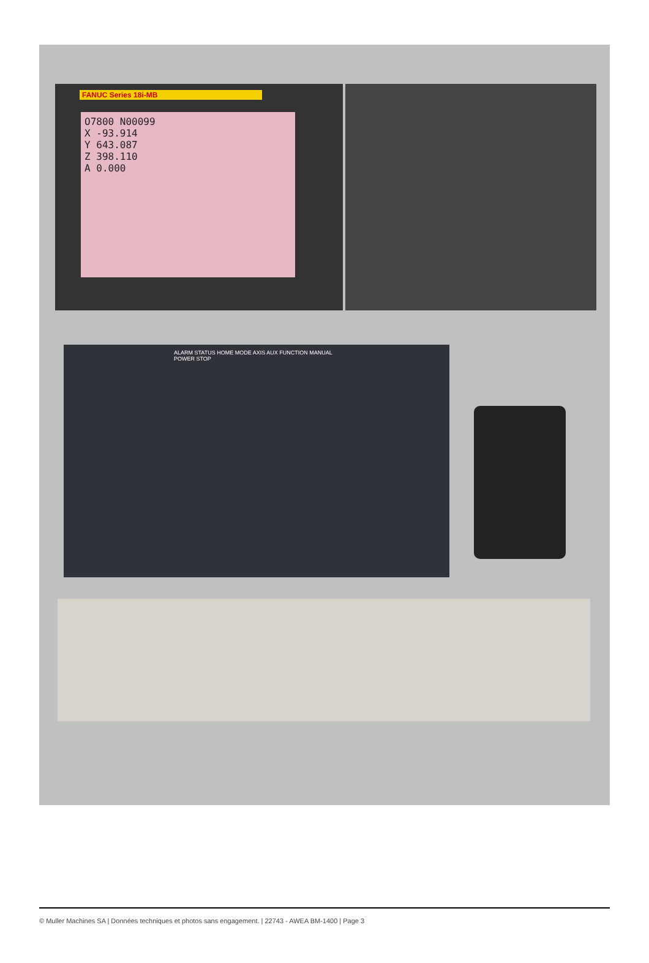FANUC Series 18i-MB
O7800 N00099
X -93.914
Y 643.087
Z 398.110
A 0.000
ALARM STATUS HOME MODE AXIS AUX FUNCTION MANUAL POWER STOP
© Muller Machines SA | Données techniques et photos sans engagement. | 22743 - AWEA BM-1400 | Page 3